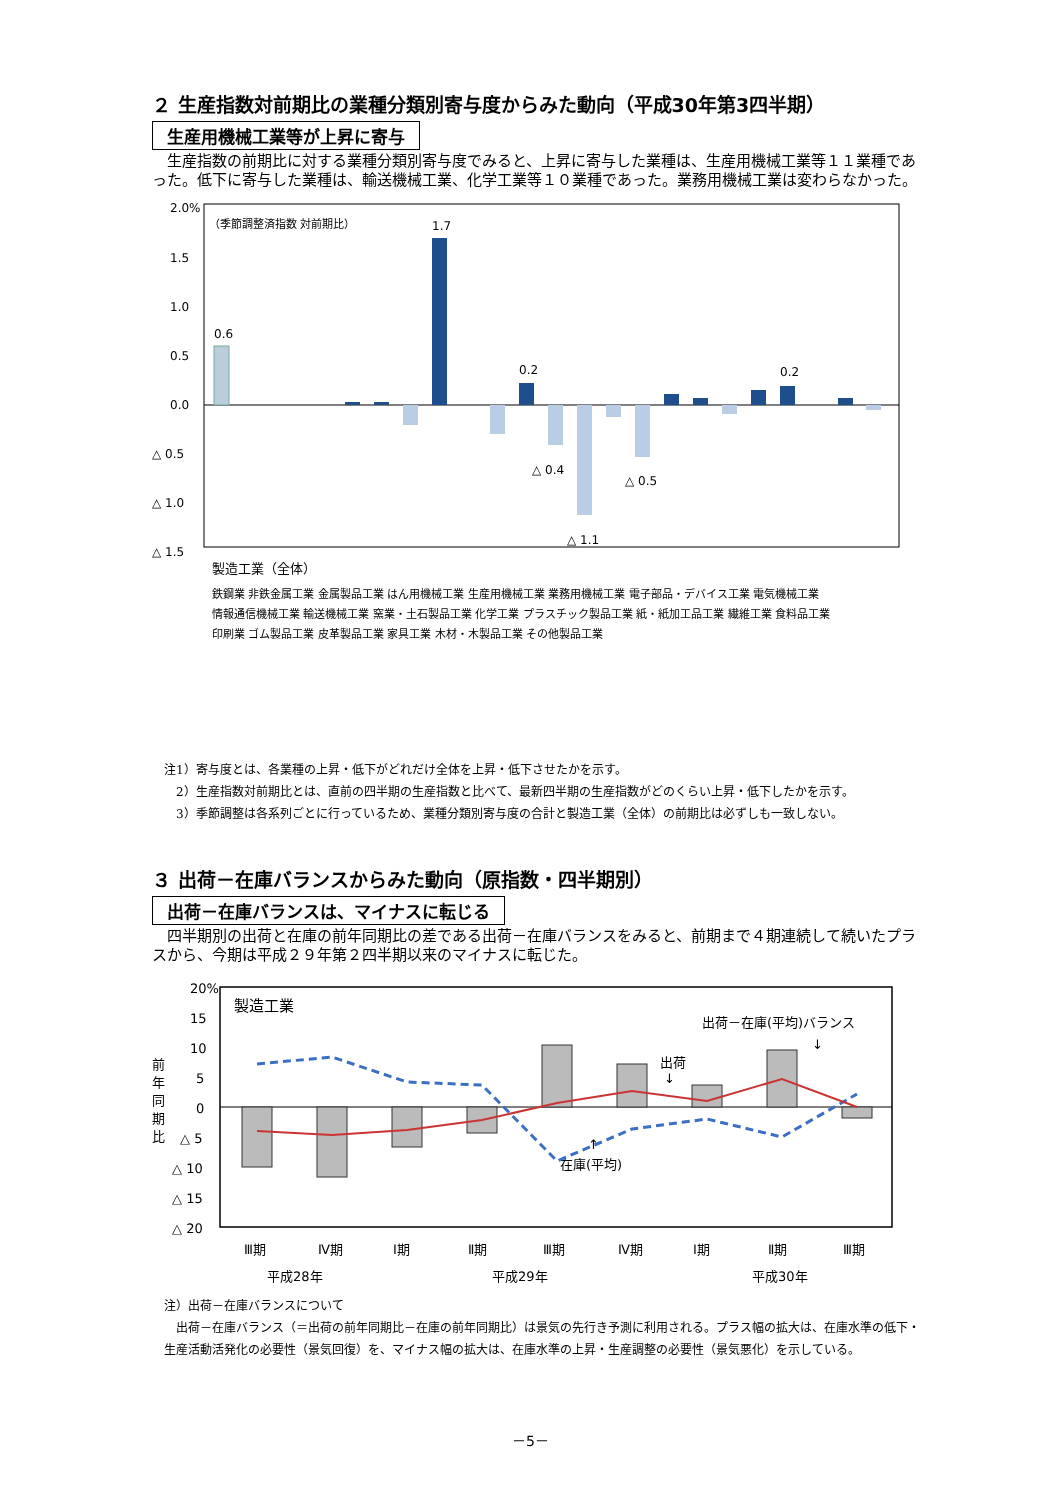２ 生産指数対前期比の業種分類別寄与度からみた動向（平成30年第3四半期）
生産用機械工業等が上昇に寄与
　生産指数の前期比に対する業種分類別寄与度でみると、上昇に寄与した業種は、生産用機械工業等１１業種であった。低下に寄与した業種は、輸送機械工業、化学工業等１０業種であった。業務用機械工業は変わらなかった。
2.0%
1.5
1.0
0.5
0.0
△ 0.5
△ 1.0
△ 1.5
（季節調整済指数 対前期比）
0.6
1.7
0.2
△ 0.4
△ 1.1
△ 0.5
0.2
製造工業（全体）
鉄鋼業 非鉄金属工業 金属製品工業 はん用機械工業 生産用機械工業 業務用機械工業 電子部品・デバイス工業 電気機械工業
情報通信機械工業 輸送機械工業 窯業・土石製品工業 化学工業 プラスチック製品工業 紙・紙加工品工業 繊維工業 食料品工業
印刷業 ゴム製品工業 皮革製品工業 家具工業 木材・木製品工業 その他製品工業
注1）寄与度とは、各業種の上昇・低下がどれだけ全体を上昇・低下させたかを示す。
　2）生産指数対前期比とは、直前の四半期の生産指数と比べて、最新四半期の生産指数がどのくらい上昇・低下したかを示す。
　3）季節調整は各系列ごとに行っているため、業種分類別寄与度の合計と製造工業（全体）の前期比は必ずしも一致しない。
３ 出荷－在庫バランスからみた動向（原指数・四半期別）
出荷－在庫バランスは、マイナスに転じる
　四半期別の出荷と在庫の前年同期比の差である出荷－在庫バランスをみると、前期まで４期連続して続いたプラスから、今期は平成２９年第２四半期以来のマイナスに転じた。
20%
15
10
5
0
△ 5
△ 10
△ 15
△ 20
前
年
同
期
比
製造工業
出荷－在庫(平均)バランス
↓
出荷
↓
↑
在庫(平均)
Ⅲ期
Ⅳ期
Ⅰ期
Ⅱ期
Ⅲ期
Ⅳ期
Ⅰ期
Ⅱ期
Ⅲ期
平成28年
平成29年
平成30年
注）出荷－在庫バランスについて
　出荷－在庫バランス（＝出荷の前年同期比－在庫の前年同期比）は景気の先行き予測に利用される。プラス幅の拡大は、在庫水準の低下・生産活動活発化の必要性（景気回復）を、マイナス幅の拡大は、在庫水準の上昇・生産調整の必要性（景気悪化）を示している。
－5－